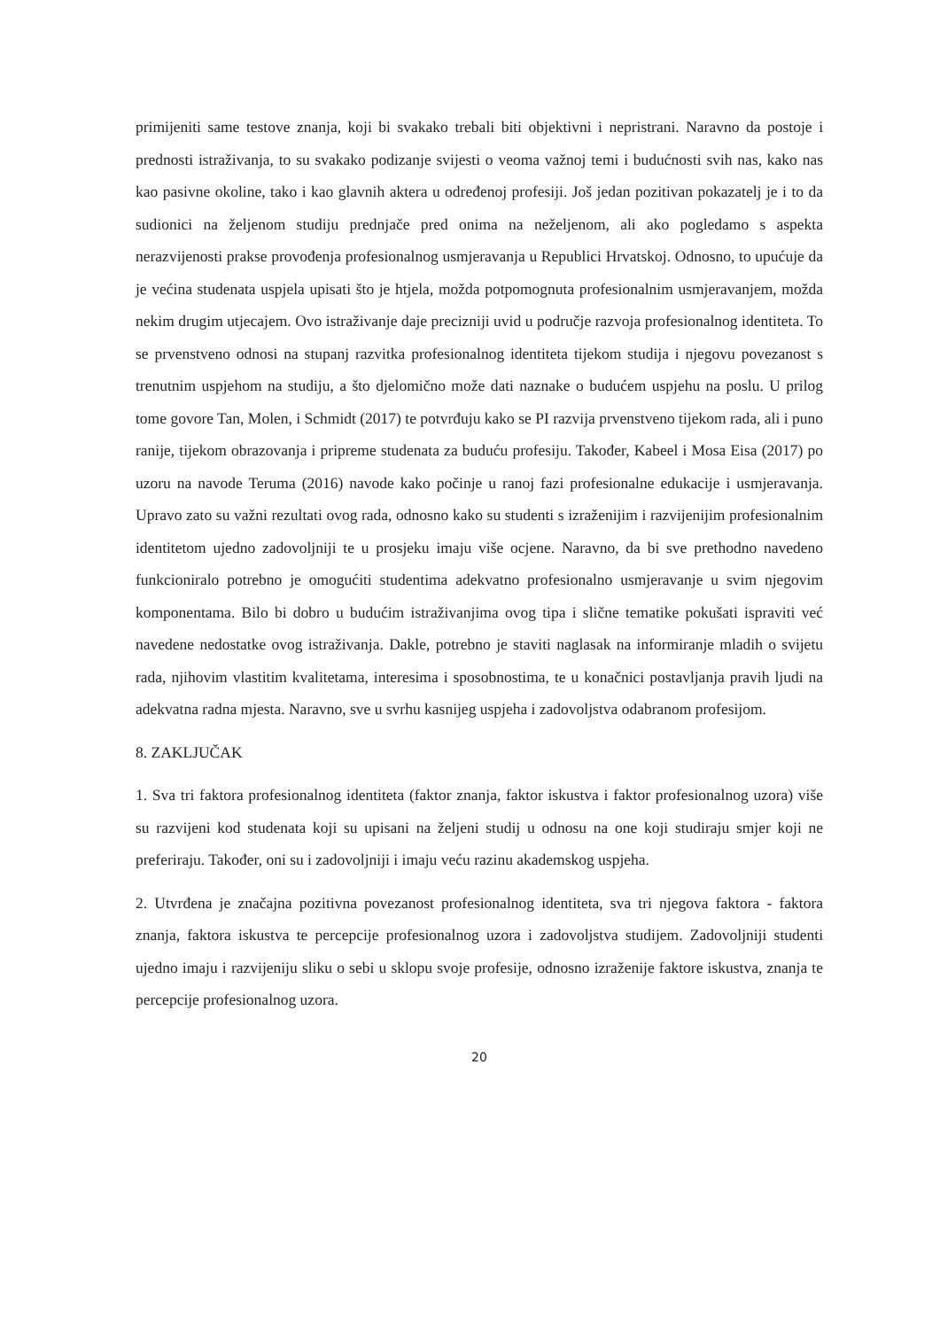primijeniti same testove znanja, koji bi svakako trebali biti objektivni i nepristrani. Naravno da postoje i prednosti istraživanja, to su svakako podizanje svijesti o veoma važnoj temi i budućnosti svih nas, kako nas kao pasivne okoline, tako i kao glavnih aktera u određenoj profesiji. Još jedan pozitivan pokazatelj je i to da sudionici na željenom studiju prednjače pred onima na neželjenom, ali ako pogledamo s aspekta nerazvijenosti prakse provođenja profesionalnog usmjeravanja u Republici Hrvatskoj. Odnosno, to upućuje da je većina studenata uspjela upisati što je htjela, možda potpomognuta profesionalnim usmjeravanjem, možda nekim drugim utjecajem. Ovo istraživanje daje precizniji uvid u područje razvoja profesionalnog identiteta. To se prvenstveno odnosi na stupanj razvitka profesionalnog identiteta tijekom studija i njegovu povezanost s trenutnim uspjehom na studiju, a što djelomično može dati naznake o budućem uspjehu na poslu. U prilog tome govore Tan, Molen, i Schmidt (2017) te potvrđuju kako se PI razvija prvenstveno tijekom rada, ali i puno ranije, tijekom obrazovanja i pripreme studenata za buduću profesiju. Također, Kabeel i Mosa Eisa (2017) po uzoru na navode Teruma (2016) navode kako počinje u ranoj fazi profesionalne edukacije i usmjeravanja. Upravo zato su važni rezultati ovog rada, odnosno kako su studenti s izraženijim i razvijenijim profesionalnim identitetom ujedno zadovoljniji te u prosjeku imaju više ocjene. Naravno, da bi sve prethodno navedeno funkcioniralo potrebno je omogućiti studentima adekvatno profesionalno usmjeravanje u svim njegovim komponentama. Bilo bi dobro u budućim istraživanjima ovog tipa i slične tematike pokušati ispraviti već navedene nedostatke ovog istraživanja. Dakle, potrebno je staviti naglasak na informiranje mladih o svijetu rada, njihovim vlastitim kvalitetama, interesima i sposobnostima, te u konačnici postavljanja pravih ljudi na adekvatna radna mjesta. Naravno, sve u svrhu kasnijeg uspjeha i zadovoljstva odabranom profesijom.
8. ZAKLJUČAK
1. Sva tri faktora profesionalnog identiteta (faktor znanja, faktor iskustva i faktor profesionalnog uzora) više su razvijeni kod studenata koji su upisani na željeni studij u odnosu na one koji studiraju smjer koji ne preferiraju. Također, oni su i zadovoljniji i imaju veću razinu akademskog uspjeha.
2. Utvrđena je značajna pozitivna povezanost profesionalnog identiteta, sva tri njegova faktora - faktora znanja, faktora iskustva te percepcije profesionalnog uzora i zadovoljstva studijem. Zadovoljniji studenti ujedno imaju i razvijeniju sliku o sebi u sklopu svoje profesije, odnosno izraženije faktore iskustva, znanja te percepcije profesionalnog uzora.
20